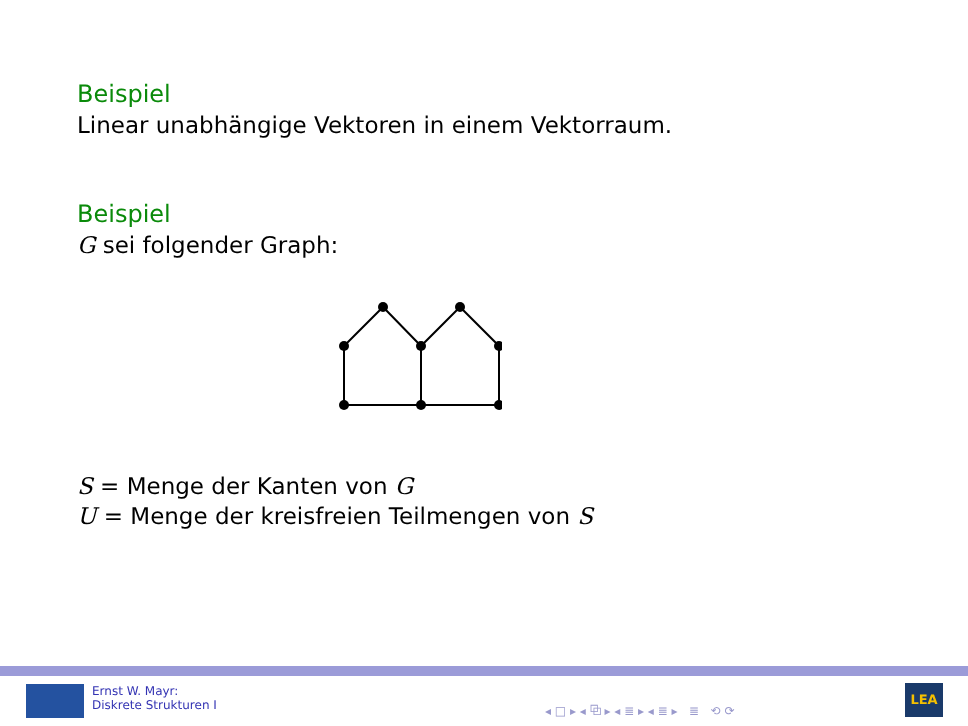Beispiel
Linear unabhängige Vektoren in einem Vektorraum.
Beispiel
G sei folgender Graph:
S = Menge der Kanten von G
U = Menge der kreisfreien Teilmengen von S
Ernst W. Mayr:
Diskrete Strukturen I
◂ □ ▸ ◂ ⧉ ▸ ◂ ≣ ▸ ◂ ≣ ▸ ≣ ⟲ ⟳
LEA